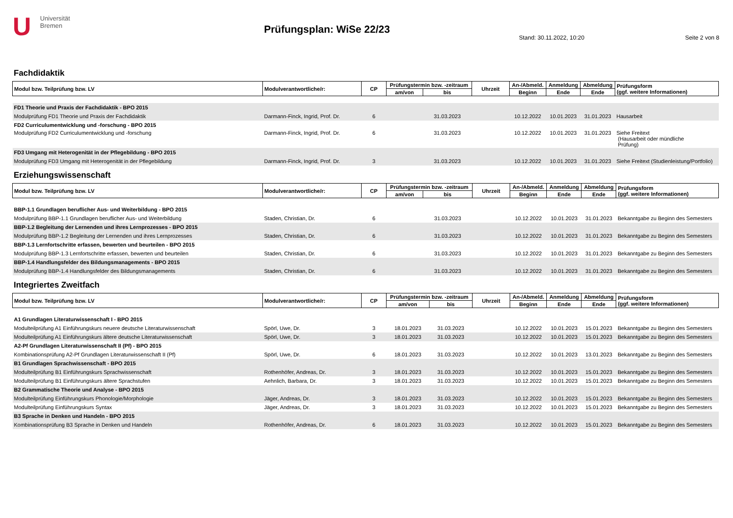U
Universität
Bremen
Prüfungsplan: WiSe 22/23
Stand: 30.11.2022, 10:20 Seite 2 von 8
Fachdidaktik
| Modul bzw. Teilprüfung bzw. LV | Modulverantwortliche/r: | CP | Prüfungstermin bzw. -zeitraum | | Uhrzeit | An-/Abmeld. | Anmeldung | Abmeldung | Prüfungsform (ggf. weitere Informationen) |
| --- | --- | --- | --- | --- | --- | --- | --- | --- | --- |
| | | | am/von | bis | | Beginn | Ende | Ende | |
| FD1 Theorie und Praxis der Fachdidaktik - BPO 2015 | | | | | | | | | |
| Modulprüfung FD1 Theorie und Praxis der Fachdidaktik | Darmann-Finck, Ingrid, Prof. Dr. | 6 | | 31.03.2023 | | 10.12.2022 | 10.01.2023 | 31.01.2023 | Hausarbeit |
| FD2 Curriculumentwicklung und -forschung - BPO 2015 | | | | | | | | | |
| Modulprüfung FD2 Curriculumentwicklung und -forschung | Darmann-Finck, Ingrid, Prof. Dr. | 6 | | 31.03.2023 | | 10.12.2022 | 10.01.2023 | 31.01.2023 | Siehe Freitext (Hausarbeit oder mündliche Prüfung) |
| FD3 Umgang mit Heterogenität in der Pflegebildung - BPO 2015 | | | | | | | | | |
| Modulprüfung FD3 Umgang mit Heterogenität in der Pflegebildung | Darmann-Finck, Ingrid, Prof. Dr. | 3 | | 31.03.2023 | | 10.12.2022 | 10.01.2023 | 31.01.2023 | Siehe Freitext (Studienleistung/Portfolio) |
Erziehungswissenschaft
| Modul bzw. Teilprüfung bzw. LV | Modulverantwortliche/r: | CP | Prüfungstermin bzw. -zeitraum | | Uhrzeit | An-/Abmeld. | Anmeldung | Abmeldung | Prüfungsform (ggf. weitere Informationen) |
| --- | --- | --- | --- | --- | --- | --- | --- | --- | --- |
| | | | am/von | bis | | Beginn | Ende | Ende | |
| BBP-1.1 Grundlagen beruflicher Aus- und Weiterbildung - BPO 2015 | | | | | | | | | |
| Modulprüfung BBP-1.1 Grundlagen beruflicher Aus- und Weiterbildung | Staden, Christian, Dr. | 6 | | 31.03.2023 | | 10.12.2022 | 10.01.2023 | 31.01.2023 | Bekanntgabe zu Beginn des Semesters |
| BBP-1.2 Begleitung der Lernenden und ihres Lernprozesses - BPO 2015 | | | | | | | | | |
| Modulprüfung BBP-1.2 Begleitung der Lernenden und ihres Lernprozesses | Staden, Christian, Dr. | 6 | | 31.03.2023 | | 10.12.2022 | 10.01.2023 | 31.01.2023 | Bekanntgabe zu Beginn des Semesters |
| BBP-1.3 Lernfortschritte erfassen, bewerten und beurteilen - BPO 2015 | | | | | | | | | |
| Modulprüfung BBP-1.3 Lernfortschritte erfassen, bewerten und beurteilen | Staden, Christian, Dr. | 6 | | 31.03.2023 | | 10.12.2022 | 10.01.2023 | 31.01.2023 | Bekanntgabe zu Beginn des Semesters |
| BBP-1.4 Handlungsfelder des Bildungsmanagements - BPO 2015 | | | | | | | | | |
| Modulprüfung BBP-1.4 Handlungsfelder des Bildungsmanagements | Staden, Christian, Dr. | 6 | | 31.03.2023 | | 10.12.2022 | 10.01.2023 | 31.01.2023 | Bekanntgabe zu Beginn des Semesters |
Integriertes Zweitfach
| Modul bzw. Teilprüfung bzw. LV | Modulverantwortliche/r: | CP | Prüfungstermin bzw. -zeitraum | | Uhrzeit | An-/Abmeld. | Anmeldung | Abmeldung | Prüfungsform (ggf. weitere Informationen) |
| --- | --- | --- | --- | --- | --- | --- | --- | --- | --- |
| | | | am/von | bis | | Beginn | Ende | Ende | |
| A1 Grundlagen Literaturwissenschaft I - BPO 2015 | | | | | | | | | |
| Modulteilprüfung A1 Einführungskurs neuere deutsche Literaturwissenschaft | Spörl, Uwe, Dr. | 3 | 18.01.2023 | 31.03.2023 | | 10.12.2022 | 10.01.2023 | 15.01.2023 | Bekanntgabe zu Beginn des Semesters |
| Modulteilprüfung A1 Einführungskurs ältere deutsche Literaturwissenschaft | Spörl, Uwe, Dr. | 3 | 18.01.2023 | 31.03.2023 | | 10.12.2022 | 10.01.2023 | 15.01.2023 | Bekanntgabe zu Beginn des Semesters |
| A2-Pf Grundlagen Literaturwissenschaft II (Pf) - BPO 2015 | | | | | | | | | |
| Kombinationsprüfung A2-Pf Grundlagen Literaturwissenschaft II (Pf) | Spörl, Uwe, Dr. | 6 | 18.01.2023 | 31.03.2023 | | 10.12.2022 | 10.01.2023 | 13.01.2023 | Bekanntgabe zu Beginn des Semesters |
| B1 Grundlagen Sprachwissenschaft - BPO 2015 | | | | | | | | | |
| Modulteilprüfung B1 Einführungskurs Sprachwissenschaft | Rothenhöfer, Andreas, Dr. | 3 | 18.01.2023 | 31.03.2023 | | 10.12.2022 | 10.01.2023 | 15.01.2023 | Bekanntgabe zu Beginn des Semesters |
| Modulteilprüfung B1 Einführungskurs ältere Sprachstufen | Aehnlich, Barbara, Dr. | 3 | 18.01.2023 | 31.03.2023 | | 10.12.2022 | 10.01.2023 | 15.01.2023 | Bekanntgabe zu Beginn des Semesters |
| B2 Grammatische Theorie und Analyse - BPO 2015 | | | | | | | | | |
| Modulteilprüfung Einführungskurs Phonologie/Morphologie | Jäger, Andreas, Dr. | 3 | 18.01.2023 | 31.03.2023 | | 10.12.2022 | 10.01.2023 | 15.01.2023 | Bekanntgabe zu Beginn des Semesters |
| Modulteilprüfung Einführungskurs Syntax | Jäger, Andreas, Dr. | 3 | 18.01.2023 | 31.03.2023 | | 10.12.2022 | 10.01.2023 | 15.01.2023 | Bekanntgabe zu Beginn des Semesters |
| B3 Sprache in Denken und Handeln - BPO 2015 | | | | | | | | | |
| Kombinationsprüfung B3 Sprache in Denken und Handeln | Rothenhöfer, Andreas, Dr. | 6 | 18.01.2023 | 31.03.2023 | | 10.12.2022 | 10.01.2023 | 15.01.2023 | Bekanntgabe zu Beginn des Semesters |